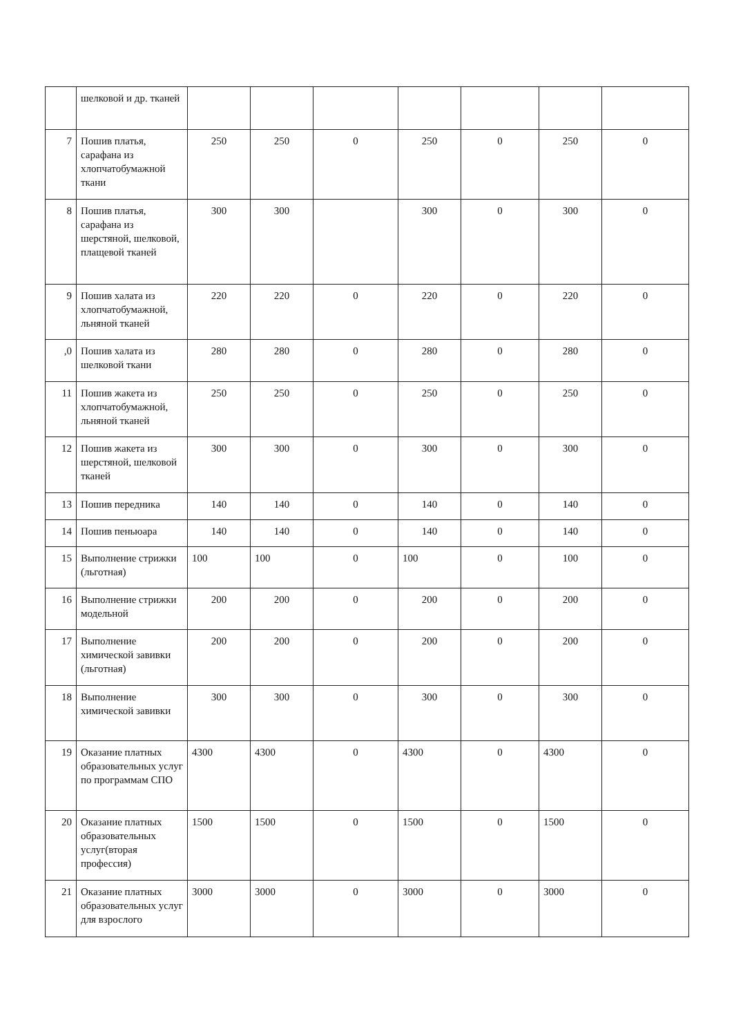| | шелковой и др. тканей | | | | | | | |
| 7 | Пошив платья, сарафана из хлопчатобумажной ткани | 250 | 250 | 0 | 250 | 0 | 250 | 0 |
| 8 | Пошив платья, сарафана из шерстяной, шелковой, плащевой тканей | 300 | 300 | | 300 | 0 | 300 | 0 |
| 9 | Пошив халата из хлопчатобумажной, льняной тканей | 220 | 220 | 0 | 220 | 0 | 220 | 0 |
| ,0 | Пошив халата из шелковой ткани | 280 | 280 | 0 | 280 | 0 | 280 | 0 |
| 11 | Пошив жакета из хлопчатобумажной, льняной тканей | 250 | 250 | 0 | 250 | 0 | 250 | 0 |
| 12 | Пошив жакета из шерстяной, шелковой тканей | 300 | 300 | 0 | 300 | 0 | 300 | 0 |
| 13 | Пошив передника | 140 | 140 | 0 | 140 | 0 | 140 | 0 |
| 14 | Пошив пеньюара | 140 | 140 | 0 | 140 | 0 | 140 | 0 |
| 15 | Выполнение стрижки (льготная) | 100 | 100 | 0 | 100 | 0 | 100 | 0 |
| 16 | Выполнение стрижки модельной | 200 | 200 | 0 | 200 | 0 | 200 | 0 |
| 17 | Выполнение химической завивки (льготная) | 200 | 200 | 0 | 200 | 0 | 200 | 0 |
| 18 | Выполнение химической завивки | 300 | 300 | 0 | 300 | 0 | 300 | 0 |
| 19 | Оказание платных образовательных услуг по программам СПО | 4300 | 4300 | 0 | 4300 | 0 | 4300 | 0 |
| 20 | Оказание платных образовательных услуг(вторая профессия) | 1500 | 1500 | 0 | 1500 | 0 | 1500 | 0 |
| 21 | Оказание платных образовательных услуг для взрослого | 3000 | 3000 | 0 | 3000 | 0 | 3000 | 0 |